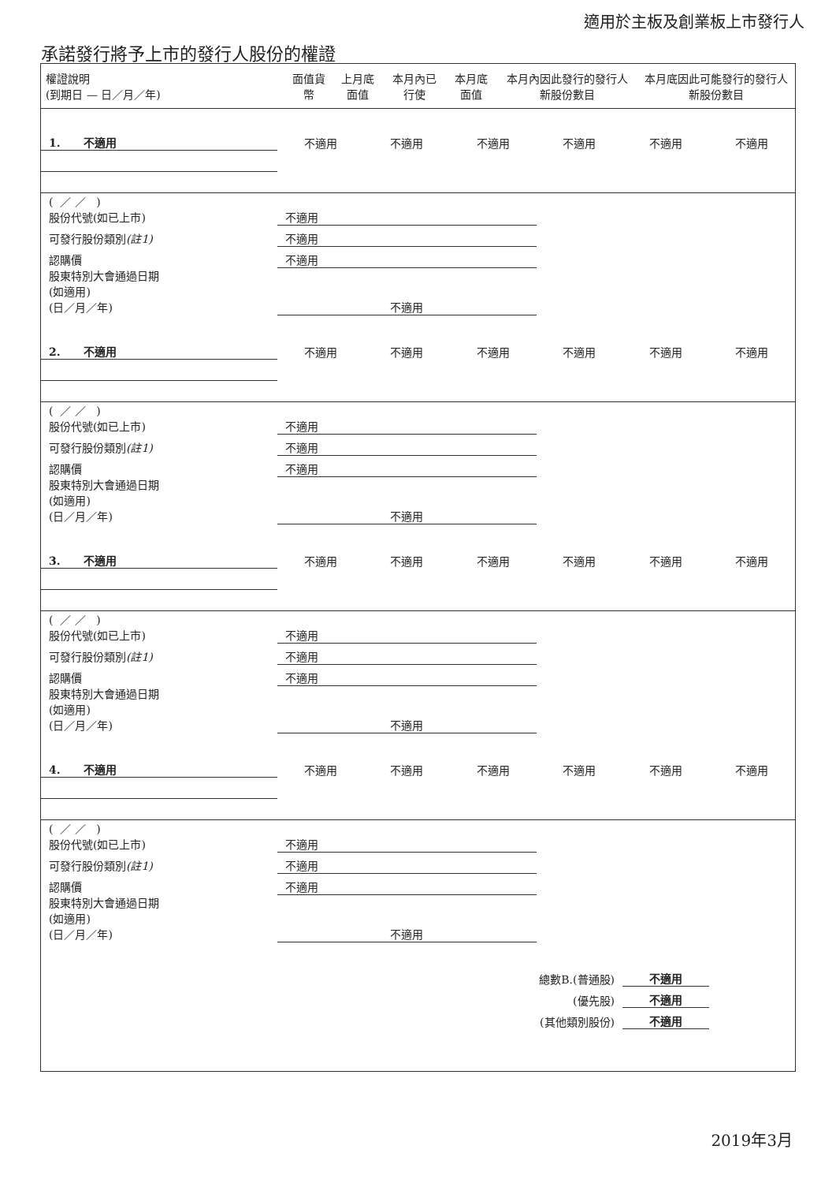適用於主板及創業板上市發行人
承諾發行將予上市的發行人股份的權證
| 權證說明 (到期日 — 日／月／年) | 面值貨幣 | 上月底面值 | 本月內已行使 | 本月底面值 | 本月內因此發行的發行人新股份數目 | 本月底因此可能發行的發行人新股份數目 |
| --- | --- | --- | --- | --- | --- | --- |
| 1. 不適用 | 不適用 | 不適用 | 不適用 | 不適用 | 不適用 | 不適用 |
| ( ／ ／ ) 股份代號(如已上市) | 不適用 | | | | | |
| 可發行股份類別 (註1) | 不適用 | | | | | |
| 認購價 | 不適用 | | | | | |
| 股東特別大會通過日期 (如適用) (日／月／年) | 不適用 | | | | | |
| 2. 不適用 | 不適用 | 不適用 | 不適用 | 不適用 | 不適用 | 不適用 |
| ( ／ ／ ) 股份代號(如已上市) | 不適用 | | | | | |
| 可發行股份類別 (註1) | 不適用 | | | | | |
| 認購價 | 不適用 | | | | | |
| 股東特別大會通過日期 (如適用) (日／月／年) | 不適用 | | | | | |
| 3. 不適用 | 不適用 | 不適用 | 不適用 | 不適用 | 不適用 | 不適用 |
| ( ／ ／ ) 股份代號(如已上市) | 不適用 | | | | | |
| 可發行股份類別 (註1) | 不適用 | | | | | |
| 認購價 | 不適用 | | | | | |
| 股東特別大會通過日期 (如適用) (日／月／年) | 不適用 | | | | | |
| 4. 不適用 | 不適用 | 不適用 | 不適用 | 不適用 | 不適用 | 不適用 |
| ( ／ ／ ) 股份代號(如已上市) | 不適用 | | | | | |
| 可發行股份類別 (註1) | 不適用 | | | | | |
| 認購價 | 不適用 | | | | | |
| 股東特別大會通過日期 (如適用) (日／月／年) | 不適用 | | | | | |
| 總數B.(普通股) | | | | | 不適用 | |
| (優先股) | | | | | 不適用 | |
| (其他類別股份) | | | | | 不適用 | |
2019年3月